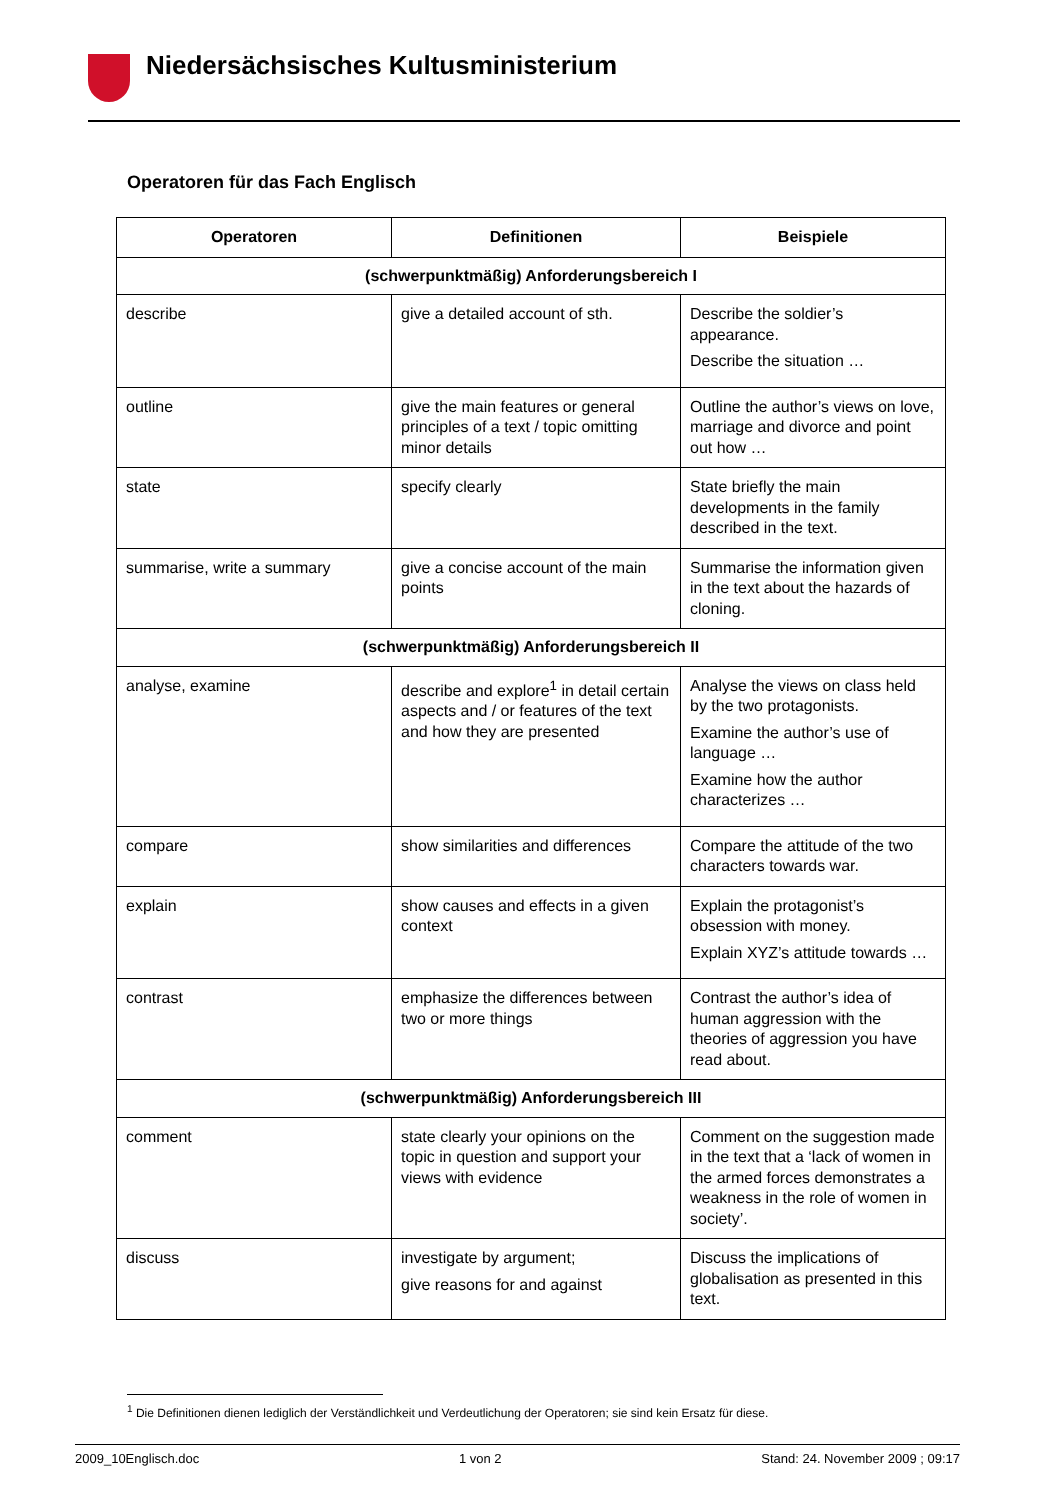Niedersächsisches Kultusministerium
Operatoren für das Fach Englisch
| Operatoren | Definitionen | Beispiele |
| --- | --- | --- |
| (schwerpunktmäßig) Anforderungsbereich I | | |
| describe | give a detailed account of sth. | Describe the soldier’s appearance. Describe the situation … |
| outline | give the main features or general principles of a text / topic omitting minor details | Outline the author’s views on love, marriage and divorce and point out how … |
| state | specify clearly | State briefly the main developments in the family described in the text. |
| summarise, write a summary | give a concise account of the main points | Summarise the information given in the text about the hazards of cloning. |
| (schwerpunktmäßig) Anforderungsbereich II | | |
| analyse, examine | describe and explore<sup>1</sup> in detail certain aspects and / or features of the text and how they are presented | Analyse the views on class held by the two protagonists. Examine the author’s use of language … Examine how the author characterizes … |
| compare | show similarities and differences | Compare the attitude of the two characters towards war. |
| explain | show causes and effects in a given context | Explain the protagonist’s obsession with money. Explain XYZ’s attitude towards … |
| contrast | emphasize the differences between two or more things | Contrast the author’s idea of human aggression with the theories of aggression you have read about. |
| (schwerpunktmäßig) Anforderungsbereich III | | |
| comment | state clearly your opinions on the topic in question and support your views with evidence | Comment on the suggestion made in the text that a ‘lack of women in the armed forces demonstrates a weakness in the role of women in society’. |
| discuss | investigate by argument; give reasons for and against | Discuss the implications of globalisation as presented in this text. |
<sup>1</sup> Die Definitionen dienen lediglich der Verständlichkeit und Verdeutlichung der Operatoren; sie sind kein Ersatz für diese.
2009_10Englisch.doc 1 von 2 Stand: 24. November 2009 ; 09:17